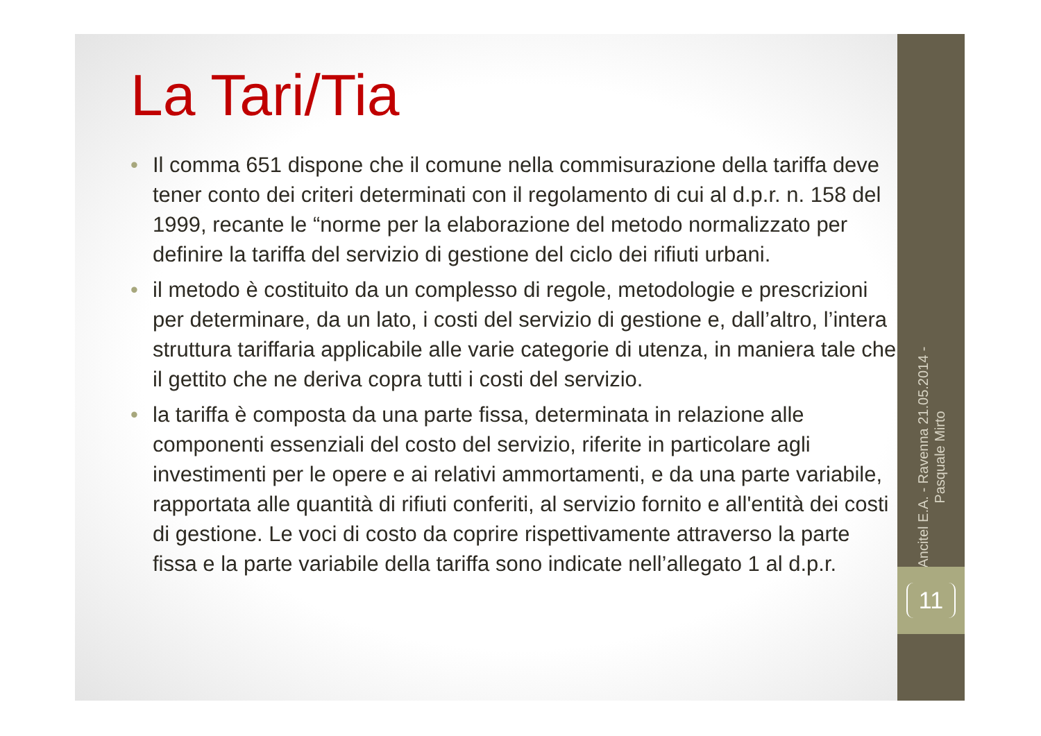La Tari/Tia
• Il comma 651 dispone che il comune nella commisurazione della tariffa deve tener conto dei criteri determinati con il regolamento di cui al d.p.r. n. 158 del 1999, recante le “norme per la elaborazione del metodo normalizzato per definire la tariffa del servizio di gestione del ciclo dei rifiuti urbani.
• il metodo è costituito da un complesso di regole, metodologie e prescrizioni per determinare, da un lato, i costi del servizio di gestione e, dall’altro, l’intera struttura tariffaria applicabile alle varie categorie di utenza, in maniera tale che il gettito che ne deriva copra tutti i costi del servizio.
• la tariffa è composta da una parte fissa, determinata in relazione alle componenti essenziali del costo del servizio, riferite in particolare agli investimenti per le opere e ai relativi ammortamenti, e da una parte variabile, rapportata alle quantità di rifiuti conferiti, al servizio fornito e all'entità dei costi di gestione. Le voci di costo da coprire rispettivamente attraverso la parte fissa e la parte variabile della tariffa sono indicate nell’allegato 1 al d.p.r.
Ancitel E.A. - Ravenna 21.05.2014 -
Pasquale Mirto
11